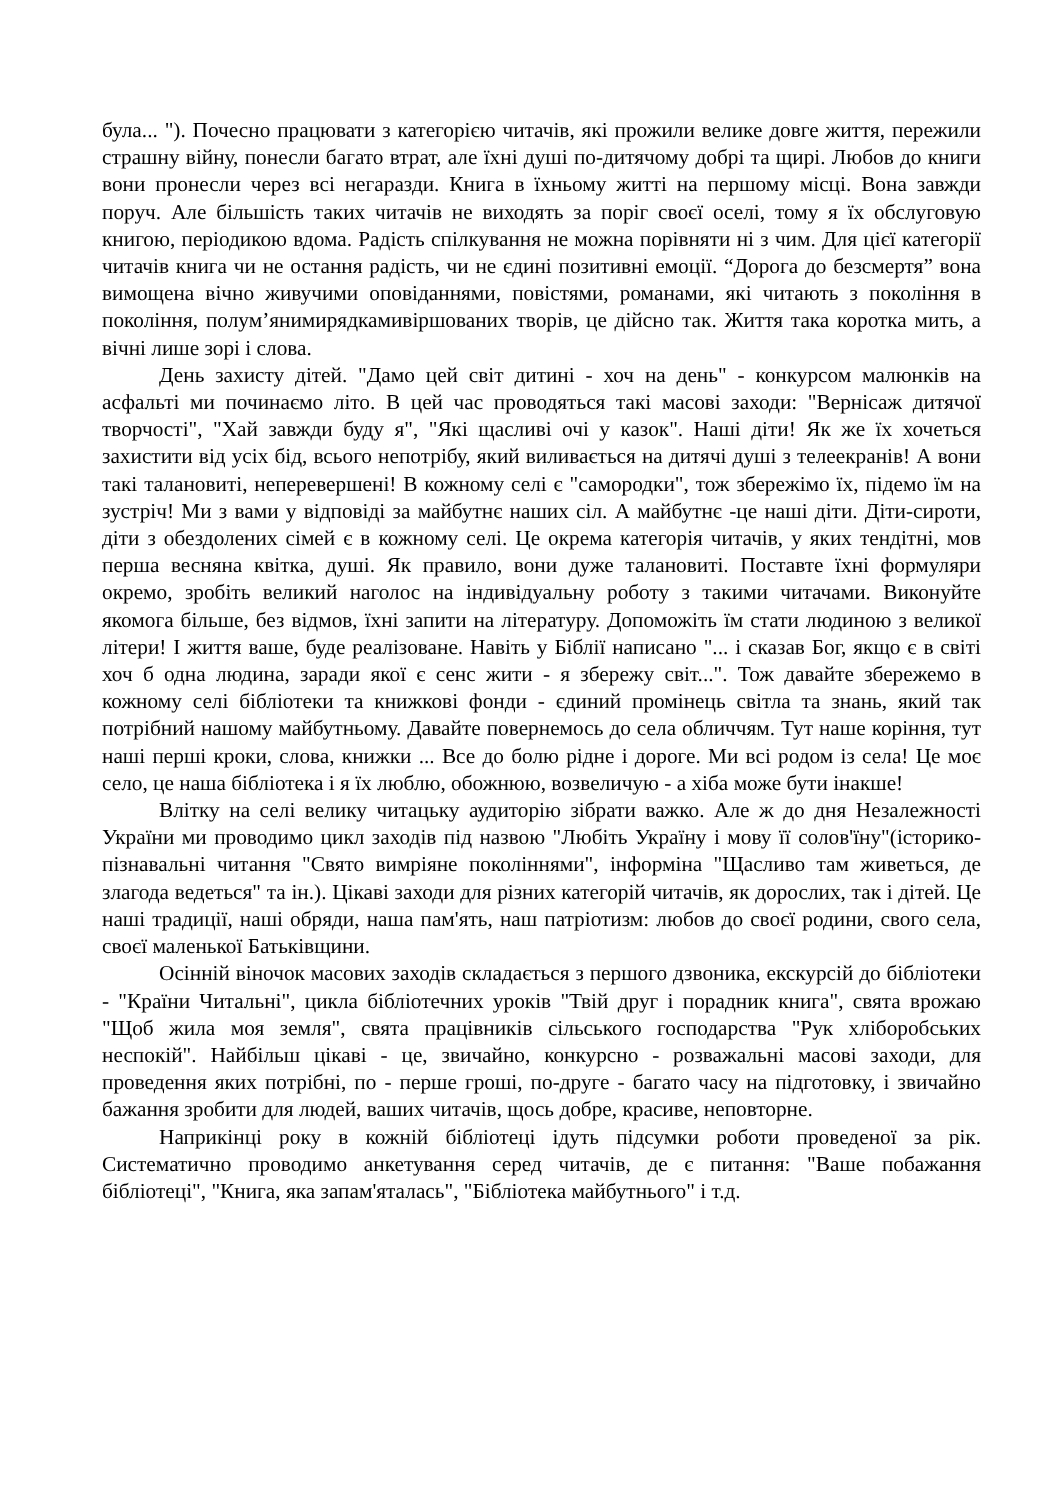була... "). Почесно працювати з категорією читачів, які прожили велике довге життя, пережили страшну війну, понесли багато втрат, але їхні душі по-дитячому добрі та щирі. Любов до книги вони пронесли через всі негаразди. Книга в їхньому житті на першому місці. Вона завжди поруч. Але більшість таких читачів не виходять за поріг своєї оселі, тому я їх обслуговую книгою, періодикою вдома. Радість спілкування не можна порівняти ні з чим. Для цієї категорії читачів книга чи не остання радість, чи не єдині позитивні емоції. “Дорога до безсмертя” вона вимощена вічно живучими оповіданнями, повістями, романами, які читають з покоління в покоління, полум’янимирядкамивіршованих творів, це дійсно так. Життя така коротка мить, а вічні лише зорі і слова.
День захисту дітей. "Дамо цей світ дитині - хоч на день" - конкурсом малюнків на асфальті ми починаємо літо. В цей час проводяться такі масові заходи: "Вернісаж дитячої творчості", "Хай завжди буду я", "Які щасливі очі у казок". Наші діти! Як же їх хочеться захистити від усіх бід, всього непотрібу, який виливається на дитячі душі з телеекранів! А вони такі талановиті, неперевершені! В кожному селі є "самородки", тож збережімо їх, підемо їм на зустріч! Ми з вами у відповіді за майбутнє наших сіл. А майбутнє -це наші діти. Діти-сироти, діти з обездолених сімей є в кожному селі. Це окрема категорія читачів, у яких тендітні, мов перша весняна квітка, душі. Як правило, вони дуже талановиті. Поставте їхні формуляри окремо, зробіть великий наголос на індивідуальну роботу з такими читачами. Виконуйте якомога більше, без відмов, їхні запити на літературу. Допоможіть їм стати людиною з великої літери! І життя ваше, буде реалізоване. Навіть у Біблії написано "... і сказав Бог, якщо є в світі хоч б одна людина, заради якої є сенс жити - я збережу світ...". Тож давайте збережемо в кожному селі бібліотеки та книжкові фонди - єдиний промінець світла та знань, який так потрібний нашому майбутньому. Давайте повернемось до села обличчям. Тут наше коріння, тут наші перші кроки, слова, книжки ... Все до болю рідне і дороге. Ми всі родом із села! Це моє село, це наша бібліотека і я їх люблю, обожнюю, возвеличую - а хіба може бути інакше!
Влітку на селі велику читацьку аудиторію зібрати важко. Але ж до дня Незалежності України ми проводимо цикл заходів під назвою "Любіть Україну і мову її солов'їну"(історико-пізнавальні читання "Свято вимріяне поколіннями", інформіна "Щасливо там живеться, де злагода ведеться" та ін.). Цікаві заходи для різних категорій читачів, як дорослих, так і дітей. Це наші традиції, наші обряди, наша пам'ять, наш патріотизм: любов до своєї родини, свого села, своєї маленької Батьківщини.
Осінній віночок масових заходів складається з першого дзвоника, екскурсій до бібліотеки - "Країни Читальні", цикла бібліотечних уроків "Твій друг і порадник книга", свята врожаю "Щоб жила моя земля", свята працівників сільського господарства "Рук хліборобських неспокій". Найбільш цікаві - це, звичайно, конкурсно - розважальні масові заходи, для проведення яких потрібні, по - перше гроші, по-друге - багато часу на підготовку, і звичайно бажання зробити для людей, ваших читачів, щось добре, красиве, неповторне.
Наприкінці року в кожній бібліотеці ідуть підсумки роботи проведеної за рік. Систематично проводимо анкетування серед читачів, де є питання: "Ваше побажання бібліотеці", "Книга, яка запам'яталась", "Бібліотека майбутнього" і т.д.